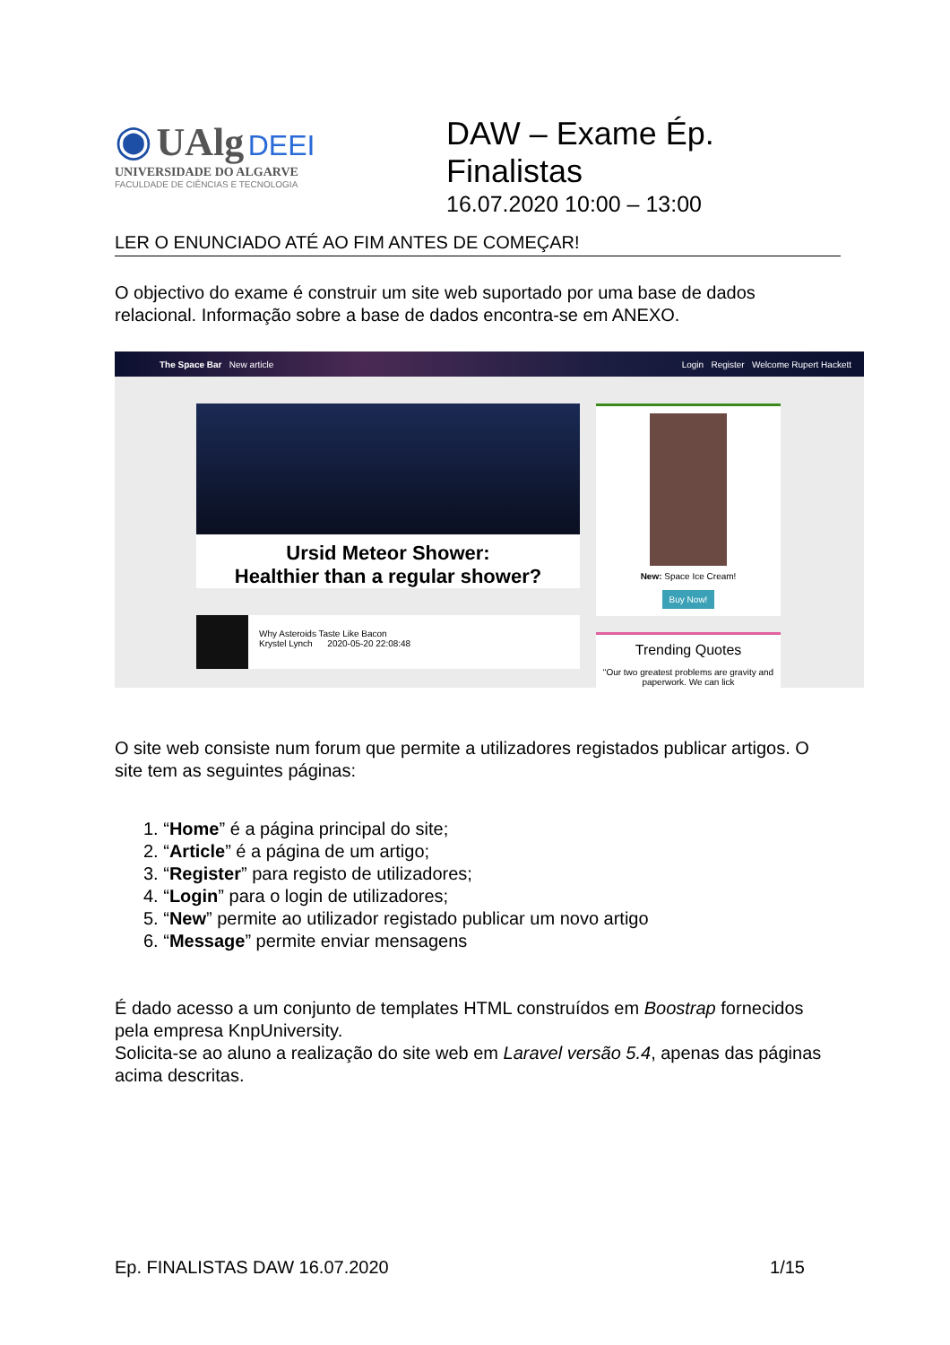◉ UAlg DEEI
UNIVERSIDADE DO ALGARVE
FACULDADE DE CIÊNCIAS E TECNOLOGIA
DAW – Exame Ép.
Finalistas
16.07.2020 10:00 – 13:00
LER O ENUNCIADO ATÉ AO FIM ANTES DE COMEÇAR!
O objectivo do exame é construir um site web suportado por uma base de dados relacional. Informação sobre a base de dados encontra-se em ANEXO.
The Space Bar New article Login Register Welcome Rupert Hackett
Ursid Meteor Shower:
Healthier than a regular shower?
Why Asteroids Taste Like Bacon
Krystel Lynch 2020-05-20 22:08:48
New: Space Ice Cream!
Buy Now!
Trending Quotes
"Our two greatest problems are gravity and paperwork. We can lick
O site web consiste num forum que permite a utilizadores registados publicar artigos. O site tem as seguintes páginas:
1. “Home” é a página principal do site;
2. “Article” é a página de um artigo;
3. “Register” para registo de utilizadores;
4. “Login” para o login de utilizadores;
5. “New” permite ao utilizador registado publicar um novo artigo
6. “Message” permite enviar mensagens
É dado acesso a um conjunto de templates HTML construídos em Boostrap fornecidos pela empresa KnpUniversity.
Solicita-se ao aluno a realização do site web em Laravel versão 5.4, apenas das páginas acima descritas.
Ep. FINALISTAS DAW 16.07.2020 1/15